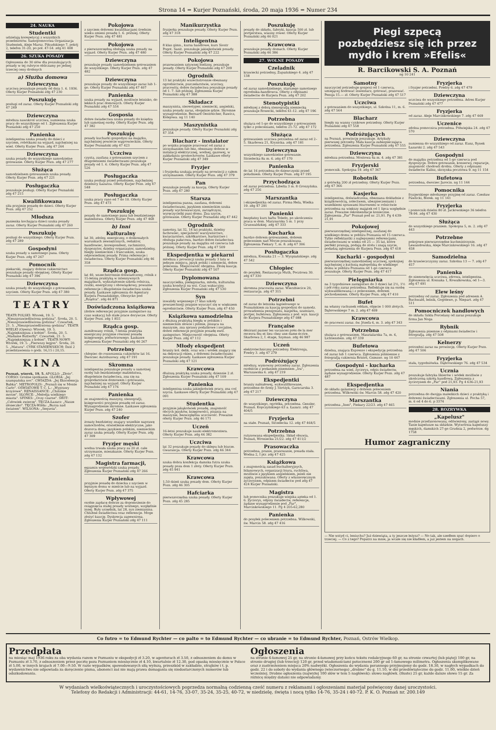Strona 14 = Kurjer Poznański, środa, 20 maja 1936 = Numer 234
24. NAUKA
Studentki
udzielają korepetycyj z wszystkich przedmiotów. Samopomocowa Organizacja Studentek, Aleje Marsz. Piłsudskiego 7, pokój 2, telefon 31-20, po poł. 47-54. zdg 41 408
26. SZUKA POSADY
Ogłoszenia do 30 słów dla poszukujących posady w tej rubryce obliczamy po jednej trzeciej ceny drobnych
a) Służba domowa
Dziewczyna
uczciwa poszukuje posady od dnia 1. 6. 1936. Oferty Kurjer Poznański zdg 47 230
Poszukuję
posługi od zaraz. Oferty Kurjer Poznański zdg 47 249
Dziewczyna
młodsza nawskroś uczciwa, sumienna szuka pracy do wszystkiego od 1. Zgłoszenia Kurjer Poznański zdg 47 250
Panienka
inteligentna szuka posady do dzieci z szyciem, robótkami na wyjazd, najchętniej na wieś. Oferty Kurjer Pozn. zdg 47 264
Dziewczyna
szuka posady do wszystkiego samodzielne gotowanie. Oferty Kurjer Pozn. zdg 47 277
Służąca
samodzielnem gotowaniem szuka posady. Oferty Kurjer Pozn. zdg 47 221
Posługaczka
poszukuje posługi. Oferty Kurjer Poznański zdg 47 215
Kwalifikowana
siła przyjmie posadę do dzieci. Oferty Kurjer Pozn. zdg 47 252
Młodsza
panienka kochająca dzieci szuka posady zaraz. Oferty Kurjer Poznański zdg 47 260
Poszukuję
posługi do wszystkiego. Oferty Kurjer Pozn. zdg 47 289
Gospodyni
szuka posady u samotnego pana. Oferty Kurjer Pozn. zdg 47 267
Pomocnik
piekarski, znający dobrze cukiernictwo poszukuje posady obojętnej. Oferty Kurjer Poznański zdg 47 396
Dziewczyna
szuka posady do wszystkiego z gotowaniem, szyciem. Oferty Kurjer Pozn. zdg 47 380
TEATRY
TEATR POLSKI: Wtorek, 19. 5. „Nieusprawiedliwiona godzina". Środa, 20. 5. „Nieusprawiedliwiona godzina". Czwartek, 21. 5. „Nieusprawiedliwiona godzina". TEATR WIELKI (Opera): Wtorek, 19. 5. „Najpiękniejsza z kobiet". Środa, 20. 5. „Madame Butterfly". Czwartek, 21. 5. „Najpiękniejsza z kobiet". TEATR NOWY: Wtorek, 19. 5. „Pierwszy legjon". Środa, 20. 5. „Matura". CYRK STANIEWSKICH: Dziś 2 przedstawienia o godz. 16,15 i 20,15.
KINA
Poznań, wtorek, 19. 5. APOLLO: „Złoto". CORSO: Groźne spotkanie. GLORIA: „Jej szampańska noc". GWIAZDA: „Jej Ekscelencja Babka". METROPOLIS: „Poznali się w Monte Carlo". OŚWIATOWE T. C. L.: „Wyprawy krzyżowe". RENAISSANCE: „Chińskie morze". SŁOŃCE: „Melodja wielkiego miasta". SFINKS: „Oczy czarne". ŚWIT: „Człowiek zwierzę". TĘCZA-Łazarz: „Nasze słoneczko". TĘCZA-Wilda: „Burza nad światem". WILSONA: „Sequoia".
Pokojowa
z szyciem dobremi kwalifikacjami średnim wieku zmieni posadę 1. 6. później. Oferty Kurjer Pozn. zdg 47 481
Pokojowa
z pierwszorzędną obsługą szuka posady na wyjazd. Oferty Kurjer Pozn. zdg 47 480
Dziewczyna
poszukuje posady samodzielnem gotowaniem do wszystkiego. Oferty Kurjer Pozn. zdg 47 482
Dziewczyna
poszukuje posady do wszystkiego zaraz lub 1-go. Oferty Kurjer Poznański zdg 47 407
Panienka
szuka posady na wyjazd, możliwie letnisko, do lekkich prac domowych. Oferty Kurjer Poznański zdg 47 554
Gosposia
dobre świadectwa szuka posady do księdza lub samotnej osoby. Oferty Kurjer Pozn. zdg 47 382
Poszukuję
posady kucharki gospodyni na majątku, najchętniej powiecie wągrowieckim. Oferty Kurjer Poznański zdg 47 423
Uczciwa
czysta, zaufana z gotowaniem szyciem z długoletniemi świadectwami poszukuje posady od 1. 6. Oferty Kurjer Pozn. zdg 47 526
Posługaczka
szuka posługi przed południem, najchętniej dzielnicy Łazarza. Oferty Kurjer Pozn. zdg 47 548
Posługaczka
szuka pracy rano od 7 do 10. Oferty Kurjer Pozn. zdg 47 473
Poszukuję
posady do samotnego pana lub bezdzietnego małżeństwa. Oferty Kurjer Pozn. zdg 47 468
b) Inni
Kulturalny
lat 30, zdolny, energiczny, o doskonałych warunkach zewnętrznych, redaktor, handlowiec, korespondent, rachmistrz, dyspozytor, dzielny organizator, samodzielny, biegły niemieckim i francuskim, szuka odpowiedniej posady. Prima referencje i świadectwa. Oferty Kurjer Poznański zdg 46 358
Rządca gosp.
lat 40, wszechstronnie doświadczony, rolnik z 15-letnią praktyką w intensywnych majątkach, wykształcenie szkoła rolnicza, rzutki, energiczny i obowiązkowy, poważne referencje i długoletnie świadectwa szuka posady. Łaskawe zgłoszenia do Agentury Kurjera Poznańskiego, Obrzycko pod „Rządca". zdg 46 871
Doświadczona książkowa
(dobre referencje) przyjmie zastępstwo na czas wakacyj lub stałe prace dorywcze. Oferty Kurjer Pozn. zdg 1 855
Rządca gosp.
zamiłowany rolnik, 7-letnia praktyka energiczny przyjmie również posadę księgowego, podwórzowego. Łaskawe zgłoszenia Kurjer Poznański zdg 46 267
Potrzebny
chłopiec do roznoszenia cukierków lat 16. Dworzec Autobusowy. zdg 47 191
Skromna
inteligentna poszukuje posady u samotnej osoby lub bezdzietnego małżeństwa, długoletnie świadectwa, zna się na gospodarstwie domowem i gotowaniu, najchętniej na wyjazd. Oferty Kurjer Poznański zdg 47 176
Panienka
ze znajomością maszyny, stenografji, księgowości przyjmie posadę od zaraz. Wynagrodzenie skromne. Łaskawe zgłoszenia Kurjer Pozn. zdg 47 240
Szofer
żonaty bezdzietny znający wszelkie naprawę samochodów, oświetlenie elektryczne, jako dozorca domu językiem polskim, niemieckim zaraz szuka posady. Oferty Kurjer Pozn. zdg 47 309
Fryzjer męski
wodna trwała szuka pracy za 20 zł. całe utrzymanie, mieszkanie. Oferty Kurjer Pozn. zdg 47 132
Magistra farmacji,
egzamin wojewódzki szuka posady. Zgłoszenia Kurjer Poznański zdg 47 266
Panienka
przyjmie posadę do dziecka z szyciem w lepszym domu w mieście lub na wyjazd. Oferty Kurjer Pozn. zdg 47 375
Wpływowej
osobie zapłacę dobrze za dopomożenie do osiągnięcia stałej posady woźnego, względnie innej. Były urzędnik, lat 28, syn ziemianina. Chlubne świadectwa oraz referencje. Moge złożyć kaucję. Dyskrecja zapewniona. Zgłoszenia Kurjer Poznański zdg 47 111
Manikurzystka
fryzjerka poszukuje posady. Oferty Kurjer Pozn. zdg 47 318
Inteligentna
8 klas gimn., kursa handlowe, kurs Siostr Pogot. Sanit. poszukuje jakiejkolwiek posady. Oferty Kurjer Poznański zdg 47 222
Pokojowa
prasowaniem sztywnej bielizny, poszukuje posady. Oferty Kurjer Poznański zdg 47 209
Ogrodnik
13 lat praktyki wszechstronnie obeznany ogrodnictwie, pszczelarstwie, uczciwy, pracowity, dobre świadectwa poszukuje posady od 1. 7. lub później. Zgłoszenia Kurjer Poznański zdg 47 388
Składacz
maszynista, stereotyper, niemiecki, angielski, szuka posady zaraz, obojętnie gdzie. Skromne wynagrodzenie. Bernard Oestreicher, Rawicz, Kolejowa. ng 11 140
Maszynistka
poszukuje posady. Oferty Kurjer Poznański zdg 47 354
Blacharz - instalator
po wojsku pragnie pracować od zaraz z utrzymaniem lub bez, obeznany dobrze w instalacji elektrycznej, wodnej, gazowej, w zakładaniu gromochronów. Łaskawe oferty Kurjer Poznański zdg 47 349
Fryzjer
i fryzjerka szukają posady na prowincji z całem utrzymaniem. Oferty Kurjer Pozn. zdg 47 379
Pan
poszukuje posady za kaucją. Oferty Kurjer Pozn. zdg 47 280
Starsza
inteligentna panna, zaufana, dobremi świadectwami, językiem niemieckim szuka posady wychowawczyni, zarządczyni, wyręczycielki pani domu. Zna szycie, gotowanie. Oferty Kurjer Poznański zdg 47 442
Ogrodnik
samotny, lat 32, 14 lat praktyki, dzielny fachowiec, specjalność warzywnictwo, kwiaciarstwo, szkółkarstwo, bartnictwo i obsługa pałacowa, bardzo dobre świadectwa poszukuje posady na majątku od czerwca lub później. Oferty Kurjer Pozn. zdg 47 509
Ekspedjentka w piekarni
młodsza z prowincji szuka posady 3 lata w jednym miejscu, język polski i niemiecki, dobre polecenia. Miejscowość obojętna. Złożę kaucję. Oferty Kurjer Poznański zdg 47 507
Dyplomowana
nauczycielka, pielęgniarka, młoda, kulturalna szuka kondycji na wsi. Czas wakacyjny. Zgłoszenia Kurjer Poznański zdg 47 530
Syn
inwalidy wojennego (7 klas szkoły powszechnej) pragnie wyuczyć się w większem ogrodnictwie. Oferty Kurjer Pozn. zdg 47 450
Książkowa samodzielna
z dłuższą praktyką biegła w polskim i niemieckim słowie i piśmie, pisząca na maszynie, zna sprawy podatkowe i socjalne, dobre referencje przyjmie posadę ewtl. zastępstwo. Miejscowość obojętna. Oferty Kurjer Pozn. zdg 47 112
Młody ekspedjent
branży kol. delik. oraz win i wódek znający się na dekoracji okien, z dobremi świadectwami poszukuje posady. Łaskawe zgłoszenia Kurjer Poznański zdg 47 121
Krawcowa
dłuższą praktyką szuka posady, dziennie 2 zł. Zgłoszenia Kurjer Poznański zdg 47 109
Panienka
inteligentna szuka jakiejkolwiek pracy, zna coś szycia. Łaskawe oferty Kurjer Poznański zdg 47 091
Studentka
przyjmie jakąkolwiek posadę, znajomość obcych języków, księgowości, pisania na maszynie, bezwzględna uczciwość. Poważne oferty Kurjer Pozn. zdg 46 171
Uczeń
16-letni poszukuje nauki elektromontera. Oferty Kurjer Pozn. zdg 46 382
Uczciwa
lat 32 poszukuje posady do sklepu lub biurze. Gwarancja. Oferty Kurjer Pozn. zdg 46 344
Krawcowa
szuka dobra konfekcja damska futra szuka posady poza dom 1 złoty. Oferty Kurjer Pozn. zdg 45 941
Krawcowa
1,50 dzień szuka posady dom. Oferty Kurjer Pozn. zdg 46 305
Hafciarka
pierwszorzędna szuka posady. Oferty Kurjer Pozn. zdg 45 285
Poszukuję
posady do składu, fabryki, kaucja 500 zł. lub portjerstwa, wiasny rower. Oferty Kurjer Poznański zdg 46 021
Krawcowa
poszukuje posady domach. Oferty Kurjer Poznański zdg 46 386
27. WOLNE POSADY
Czeladnik
krawiecki potrzebny, Żupańskiego 4. zdg 47 138
Poszukuję
od zaraz samodzielnego, starszego samotnego ogrodnika-handlowca. Oferty z odpisami świadectw do Kurjera Pozn. zdg 47 202
Stenotypistki
młodszej z dobrą stenografją niemiecką poszukuje Rowecki, telefon 61-12. zdg 47 196
Potrzebna
służąca od 1-go do wszystkiego z gotowaniem tylko z poleceniami, telefon 21-72. zdg 47 172
Służąca
gotowaniem uczciwa potrzebna od zaraz od 2–5. Skarbowa 21, Krynicka. zdg 47 181
Dziewczyna
wszystkiego samodzielne gotowanie. Strzelecka 8a m. 6. zdg 47 170
Panienka
do lat 16 potrzebna do dziewczynki przed południem. Oferty Kurjer Pozn. zdg 47 195
Przychodząca
od zaraz potrzebna. Libelta 3 m. 8 Groszyńska. zdg 47 256
Marszantka
i ekspedjentka od zaraz. Firma Hela, Wielka 19. zdg 47 291
Panienki
bezpłatny kurs haftu Toledo, po ukończeniu praca w dom. Marynarska 5 m. 1 przy Grunwaldzkiej. zdg 47 333
Kucharka
bardzo dobrem gotowaniem, dobrem poleceniem nad Morze poszukiwana. Zgłoszenia Piekary 7, m. 8. zdg 47 306
Posługaczka
młodsza, Kossaka 21 — 3. Wyspiańskiego. zdg 47 542
Chłopiec
do posyłek. Restauracja Muth, Pocztowa 30. zdg 47 330
Dziewczyna
skromna pracowita zaraz. Wierzbiecice 20, restauracja. zdg 47 315
Potrzebni
od zaraz do letniska kąpielowego w Poznańskiem za kaucją gospodyni do samodz. prowadzenia pensjonatu, kasjerka, szatniarz, portjer, bufetowa. Zgłoszenia z pod. wys. kaucji do Kurjera Poznańskiego zdg 47 088
Française
désirant passer les vacances près de la mer recevra feu et lieu chez une dame écrire. Skarbowa 2, I. étage, Szyman. zdg 46 987
Uczeń
elektrotechniczny potrzebny. Elektronja, Fredry 3. zdg 47 279
Podróżujący
młodszy, wymowny potrzebny zaraz. Zgłoszenia osobiście z podaniem pisemnem „Ira", Warszawska 6. zdg 47 219
Ekspedjentki
branży nabiałowej, wykwalifikowane, potrzebne do firmy J. Stróżyk, Garncarska 3. zdg 47 217
Dziewczyna
do wszystkiego, ogródka, potrzebna. Gensler, Poznań. Kopczyńskiego 63 a. Łazarz. zdg 47 404/5
Fryzjerka
na stałe. Poznań, Strzelecka 12. zdg 47 464/5
Potrzebna
rutynowana ekspedjentka. Skład obuwia, Poznań, Wroniecka 21/22. zdg 47 411/2
Prasowaczka
potrzebna, pranie, prasowanie, posada stała. Wodna 2, I ptr. zdg 47 425
Książkowa
z znajomością zasad buchalteryjnych, bilansowych, organizacji biura, ruchliwa, możliwie z językiem angielskiem, jeżeli nie zajęta, poszukiwana. Oferty z własnoręcznym życiorysem, odpisem świadectw pod zdg 47 424 Kurjer Poznański.
Magistra
lub pomocnika poszukuje wiejska apteka od 1. 6. Życiorys, odpisy świadectw, referencje, żądane wynagrodzenie pod „Par", Marcinkowskiego 11. Pg 4 205-62,280
Panienka
do posyłek poleceniem potrzebna. Wilkowski, św. Marcin 58. zdg 47 416
Piegi szpecą
pozbędziesz się ich przez
mydło i krem »Efelis«
R. Barcikowski S. A. Poznań
ng 10 241
Samotny
nauczyciel potrzebuje gosposi od 1 czerwca, umiejącej hodować inwentarz, gotować, prasować. Pensja 15.— zł. Oferty Kurjer Poznański zdg 47 517
Uczciwa
z gotowaniem do wszystkiego, ul. Szkolna 11, m. 6. zdg 47 564
Blacharz
biegły na wanny cynkowe potrzebny. Oferty Kurjer Poznański zdg 47 558
Podróżujących
na Poznań, prowincję poszukuje. Artykuły pierwszej potrzeby. Mała kaucja zabezpieczająca potrzebna. Zgłoszenia Kurjer Poznański zdg 47 555
Dziewczyna
młodsza potrzebna. Mostowa 4a m. 4. zdg 47 381
Fryzjerski
pomocnik. Spokojna 19. zdg 47 367
Robotnik
z gotówką 200 zł potrzebny. Oferty Kurjer Pozn. zdg 47 366
Kasjerka
inteligentna, doświadczona, obeznana dokładnie z książkowością, solectwem, ubezpieczeniami i wszelkiemi sprawami biurowemi w rolnictwie potrzebna na większy majątek od 1 lipca względnie zaraz. Poważne rekomendacje konieczne. Zgłoszenia „Par" Poznań pod nr. 21,91. Pg 4 639-21,91
Pokojowej
pierwszorzędnej inteligentnej, zaufanej do wielkiego domu w pobliżu Poznania od 15 czerwca. Tylko reflektantki z najlepszemi referencjami, świadectwami w wieku od 25 — 35 lat, które perfekt prasują, podają do stołu i znają szycie, podadzą zgłoszenia do Kurjera Pozn. zdg 47 418
Kucharki - gospodyni
pierwszorzędnej samodzielnej uczciwej, spokojnej najchętniej z kuchnią małopolską do wielkiego domu w pobliżu Poznania od 1-go czerwca poszukuje. Oferty Kurjer Pozn. zdg 47 417
Pielęgniarka
na 3 tygodniowe zastępstwo do 3 dzieci lat 2½, 1½ i pół roku zaraz potrzebna. Reflektuje się na osobę wykwalifikowaną i z poleceniem, dobrem pochodzeniem. Oferty Kurjer Pozn. zdg 47 410
Bufet
na własny rachunek oddam, objęcie 1 000 złotych. Dąbrowskiego 7 m. 2. zdg 47 409
Krawcowa
do pracowni zaraz. św. Józefa 6, m. 3. zdg 47 343
Potrzebna
służąca z gotowaniem. Masztalarska 7a, m. 6, Lichtenstein. zdg 47 339
Bufetowa
dzielna, znająca Expresso i ekspedycję potrzebna od zaraz lub 1 czerwca. Zgłoszenia piśmienne z fotografją cukiernia Bristol, Gniezno. ng 10 447
Gospodyni - kucharka
potrzebna na wieś, życiorys, odpis świadectw, żądane wynagrodzenie. Oferty Kurjer Pozn. zdg 47 487
Ekspedjentka
do składu galanterji z dobrem poleceniem potrzebna. Wilkowski św. Marcin 58. zdg 47 420
Marszantka
potrzebna „Ines", Piekary 22/23. zdg 47 465
Fryzjerka
i fryzjer potrzebni. Fredry 6. zdg 47 479
Dziewczyna
uczciwa do wszystkiego potrzebna. Adres Kurjer Poznański zdg 47 477
Fryzjerka
od zaraz. Aleje Marcinkowskiego 7. zdg 47 469
Uczenice
zdolna pomocnica potrzebna. Półwiejska 24. zdg 47 570
Dziewczyna
sumienna do wszystkiego od zaraz. Kunz, Rynek Łazarski 2. zdg 47 543
Gospodyni
do majątku potrzebna od 1-go czerwca pod dyspozycje. Dobre gotowanie, konserwy, reparacje, znajomość chodowli drobiu. Oferty z odpisami świadectw Kalisz, skrzynka pocztowa 9. ng 11 154
Bufetowa
potrzebna, dworzec Jarocin. ng 11 144
Pomocnika
fryzjerskiego młodszego przyjmę od zaraz. Czesław Pawlicki, Borek. ng 11 141
Fryzjerka
i pomocnik dzielni 80 zł. Jackowskiego 36 telefon 78-94. zdg 47 430
Służąca
do wszystkiego praniem. Spokojna 5, m. 2. zdg 47 443
Potrzebne
pokojowe pierwszorzędne kuchmistrzynie. Lewandowska, Aleje Marcinkowskiego 16. zdg 47 458
Samodzielna
do krawieczczyzny zaraz. Szkolna 13 — 7. zdg 47 457
Panienka
do niemowlęcia uczciwa, zdrowa, inteligentna. Zgłoszenia ul. Kossaka 1, Kowalkowska, od 1—3. zdg 47 491
Elew leśny
potrzebny od zaraz. Zgłoszenia pod adresem A. Buchwald, leśnik, Gogolewo, p. Niepart. zdg 47 511
Pomocniczek handlowych
do składu Szkła Porcelany od zaraz poszukuje firma Jan Noga
Rybnik
Zgłoszenia pisemne z odpisami świadectw i fotografją. zdg 47 508
Kelnerzy
potrzebni zaraz na prowincję. Oferty Kurjer Pozn. zdg 47 506
Fryzjerka
stała, tygodniówka. Dąbrowskiego 76. zdg 47 534
Uczniа
poszukuje fabryka likierów i wódek możliwie z ukończoną szkołą handlową. Zgłoszenia z życiorysem do „Par" pod 21,93. Pg 4 636-21,93
Niania
potrzebna do dwojga maleńkich dzieci z praktyką i dobremi świadectwami. Zgłoszenia ul. Focha 57, m. 6 od 4 do 6. p 3374
28. ROZRYWKA
„Kapelusz"
modnie przefasonowany, odświeżony, zastąpi nowy. Tanie kapelusze na składzie. Wytwórnia kapeluszy męskich, damskich 27-go Grudnia 2, podwórze. dg 1758
Humor zagraniczny
— Nie wstyd ci, leniuchu? Już dziewiąta, a ty jeszcze leżysz? — No tak, ale szedłem spać dopiero o trzeciej. — Co z tego? Popatrz na mnie, ja wcale się nie kładłem, a już jestem na nogach.
Co futro = to Edmund Rychter — co palto = to Edmund Rychter — co ubranie = to Edmund Rychter, Poznań, Ostrów Wielkop.
Przedpłata
na miesiąc maj 1936 roku za oba wydania razem w Poznaniu w ekspedycji zł 3.20, w agenturach zł 3.50, z odnoszeniem do domu w Poznaniu zł 3.70, z odnoszeniem przez pocztę poza Poznaniem miesięcznie zł 4.10, kwartalnie zł 12.30, pod opaską miesięcznie w Polsce zł 5.00, w innych krajach zł 7.00—9.50. W razie wypadków, spowodowanych siłą wyższą, przeszkód w zakładzie, strajków i t. p. wydawnictwo nie odpowiada za doręczenie pisma, abonenci zaś nie mają prawa domagania się niedostarczonych numerów lub odszkodowania.
Ogłoszenia
na stronie 6-łamowej 25 gr, na stronie 4-łamowej przy końcu tekstu redakcyjnego 60 gr, na stronie czwartej (lub piątej) 100 gr, na stronie drugiej (lub trzeciej) 120 gr, przed wiadomościami potocznemi 200 gr od 1-łamowego milimetra. Ogłoszenia skomplikowane oraz z zastrzeżeniem miejsca 20% nadwyżki. Ogłoszenia do wydania porannego przyjmujemy do godz. 18.30, w nagłych wypadkach do godz. 22 i do soboty do wydania głównego (wieczornego) „drobne" do g. 11.10, w dni przedświąteczne do godz. 11.00, wielkie dzień wcześniej. Drobne ogłoszenia (najwyżej 100 słów w tem 5 nagłówek): słowo nagłówk. (tłuste) 25 gr, każde dalsze słowo 15 gr. Za różnicę między datami nie odpowiadamy.
W wydaniach wielkoświątecznych i uroczystościowych poprzedza normalną codzienną cześć numeru z reklamami i ogłoszeniami materjał poświęcony danej uroczystości.
Telefony do Redakcji i Administracji: 44-61, 14-76, 33-07, 35-24, 35-25, 40-72, w niedzielę, święta i nocą tylko 14-76, 35-24 i 40-72. P. K. O. Poznań nr. 200.149